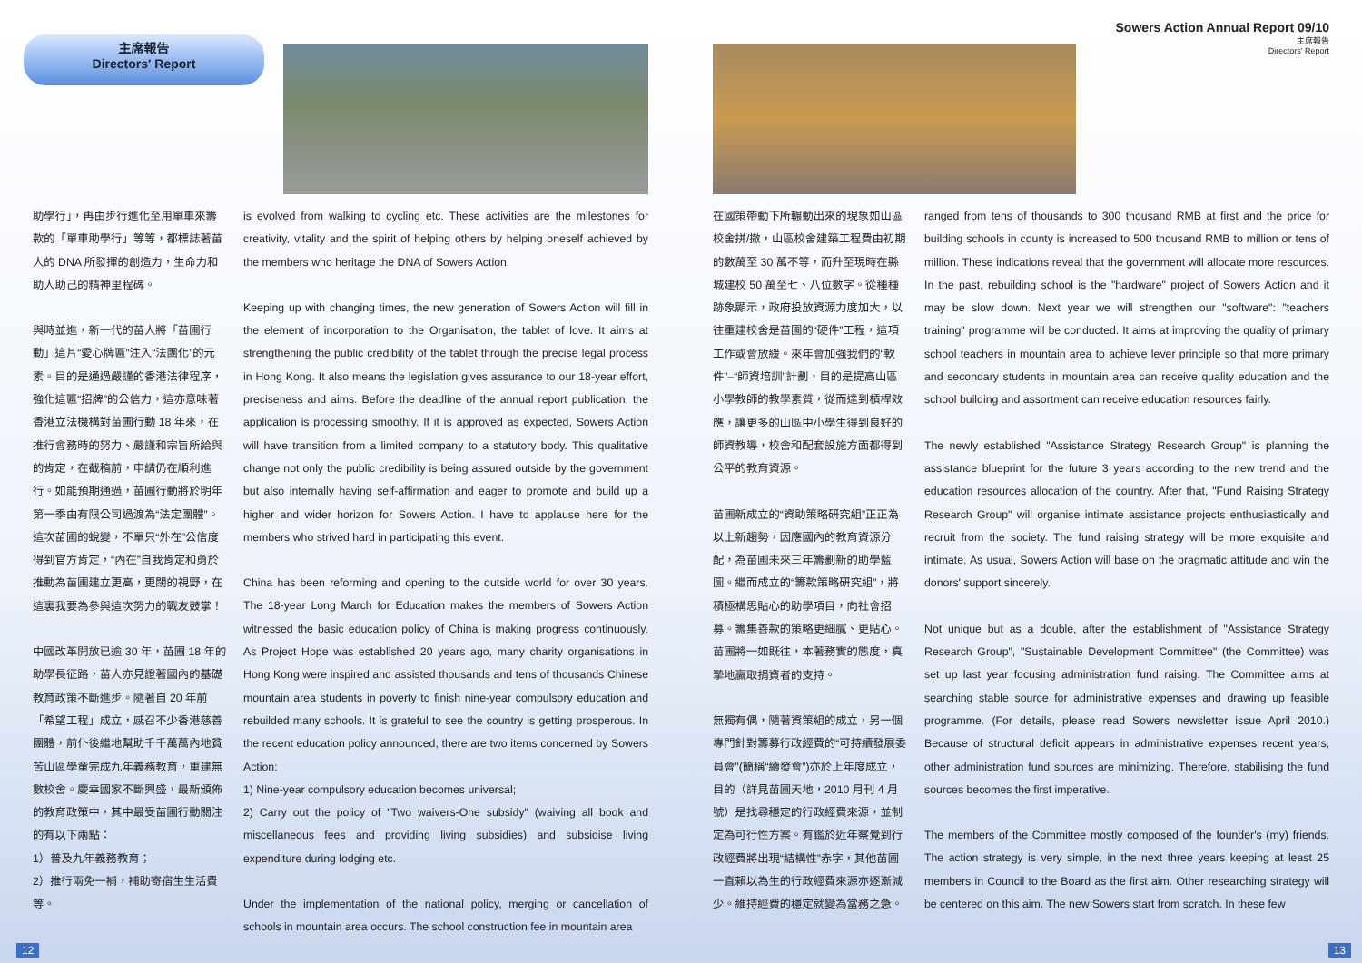主席報告
Directors' Report
助學行」，再由步行進化至用單車來籌款的「單車助學行」等等，都標誌著苗人的 DNA 所發揮的創造力，生命力和助人助己的精神里程碑。
與時並進，新一代的苗人將「苗圃行動」這片“愛心牌匾”注入“法團化”的元素。目的是通過嚴謹的香港法律程序，強化這匾“招牌”的公信力，這亦意味著香港立法機構對苗圃行動 18 年來，在推行會務時的努力、嚴謹和宗旨所給與的肯定，在截稿前，申請仍在順利進行。如能預期通過，苗圃行動將於明年第一季由有限公司過渡為“法定團體”。這次苗圃的蛻變，不單只“外在”公信度得到官方肯定，“內在”自我肯定和勇於推動為苗圃建立更高，更闊的視野，在這裏我要為參與這次努力的戰友鼓掌！
中國改革開放已逾 30 年，苗圃 18 年的助學長征路，苗人亦見證著國內的基礎教育政策不斷進步。隨著自 20 年前「希望工程」成立，感召不少香港慈善團體，前仆後繼地幫助千千萬萬內地貧苦山區學童完成九年義務教育，重建無數校舍。慶幸國家不斷興盛，最新頒佈的教育政策中，其中最受苗圃行動關注的有以下兩點：
1）普及九年義務教育；
2）推行兩免一補，補助寄宿生生活費等。
is evolved from walking to cycling etc. These activities are the milestones for creativity, vitality and the spirit of helping others by helping oneself achieved by the members who heritage the DNA of Sowers Action.
Keeping up with changing times, the new generation of Sowers Action will fill in the element of incorporation to the Organisation, the tablet of love. It aims at strengthening the public credibility of the tablet through the precise legal process in Hong Kong. It also means the legislation gives assurance to our 18-year effort, preciseness and aims. Before the deadline of the annual report publication, the application is processing smoothly. If it is approved as expected, Sowers Action will have transition from a limited company to a statutory body. This qualitative change not only the public credibility is being assured outside by the government but also internally having self-affirmation and eager to promote and build up a higher and wider horizon for Sowers Action. I have to applause here for the members who strived hard in participating this event.
China has been reforming and opening to the outside world for over 30 years. The 18-year Long March for Education makes the members of Sowers Action witnessed the basic education policy of China is making progress continuously. As Project Hope was established 20 years ago, many charity organisations in Hong Kong were inspired and assisted thousands and tens of thousands Chinese mountain area students in poverty to finish nine-year compulsory education and rebuilded many schools. It is grateful to see the country is getting prosperous. In the recent education policy announced, there are two items concerned by Sowers Action:
1) Nine-year compulsory education becomes universal;
2) Carry out the policy of "Two waivers-One subsidy" (waiving all book and miscellaneous fees and providing living subsidies) and subsidise living expenditure during lodging etc.
Under the implementation of the national policy, merging or cancellation of schools in mountain area occurs. The school construction fee in mountain area
12
Sowers Action Annual Report 09/10
主席報告
Directors' Report
在國策帶動下所輾動出來的現象如山區校舍拼/撤，山區校舍建築工程費由初期的數萬至 30 萬不等，而升至現時在縣城建校 50 萬至七、八位數字。從種種跡象顯示，政府投放資源力度加大，以往重建校舍是苗圃的“硬件”工程，這項工作或會放緩。來年會加強我們的“軟件”–“師資培訓”計劃，目的是提高山區小學教師的教學素質，從而達到槓桿效應，讓更多的山區中小學生得到良好的師資教導，校舍和配套設施方面都得到公平的教育資源。
苗圃新成立的“資助策略研究組”正正為以上新趨勢，因應國內的教育資源分配，為苗圃未來三年籌劃新的助學藍圖。繼而成立的“籌款策略研究組”，將積極構思貼心的助學項目，向社會招募。籌集善款的策略更細膩、更貼心。苗圃將一如既往，本著務實的態度，真摯地贏取捐資者的支持。
無獨有偶，隨著資策組的成立，另一個專門針對籌募行政經費的“可持續發展委員會”(簡稱“續發會”)亦於上年度成立，目的（詳見苗圃天地，2010 月刊 4 月號）是找尋穩定的行政經費來源，並制定為可行性方案。有鑑於近年察覺到行政經費將出現“結構性”赤字，其他苗圃一直賴以為生的行政經費來源亦逐漸減少。維持經費的穩定就變為當務之急。
ranged from tens of thousands to 300 thousand RMB at first and the price for building schools in county is increased to 500 thousand RMB to million or tens of million. These indications reveal that the government will allocate more resources. In the past, rebuilding school is the "hardware" project of Sowers Action and it may be slow down. Next year we will strengthen our "software": "teachers training" programme will be conducted. It aims at improving the quality of primary school teachers in mountain area to achieve lever principle so that more primary and secondary students in mountain area can receive quality education and the school building and assortment can receive education resources fairly.
The newly established "Assistance Strategy Research Group" is planning the assistance blueprint for the future 3 years according to the new trend and the education resources allocation of the country. After that, "Fund Raising Strategy Research Group" will organise intimate assistance projects enthusiastically and recruit from the society. The fund raising strategy will be more exquisite and intimate. As usual, Sowers Action will base on the pragmatic attitude and win the donors' support sincerely.
Not unique but as a double, after the establishment of "Assistance Strategy Research Group", "Sustainable Development Committee" (the Committee) was set up last year focusing administration fund raising. The Committee aims at searching stable source for administrative expenses and drawing up feasible programme. (For details, please read Sowers newsletter issue April 2010.) Because of structural deficit appears in administrative expenses recent years, other administration fund sources are minimizing. Therefore, stabilising the fund sources becomes the first imperative.
The members of the Committee mostly composed of the founder's (my) friends. The action strategy is very simple, in the next three years keeping at least 25 members in Council to the Board as the first aim. Other researching strategy will be centered on this aim. The new Sowers start from scratch. In these few
13